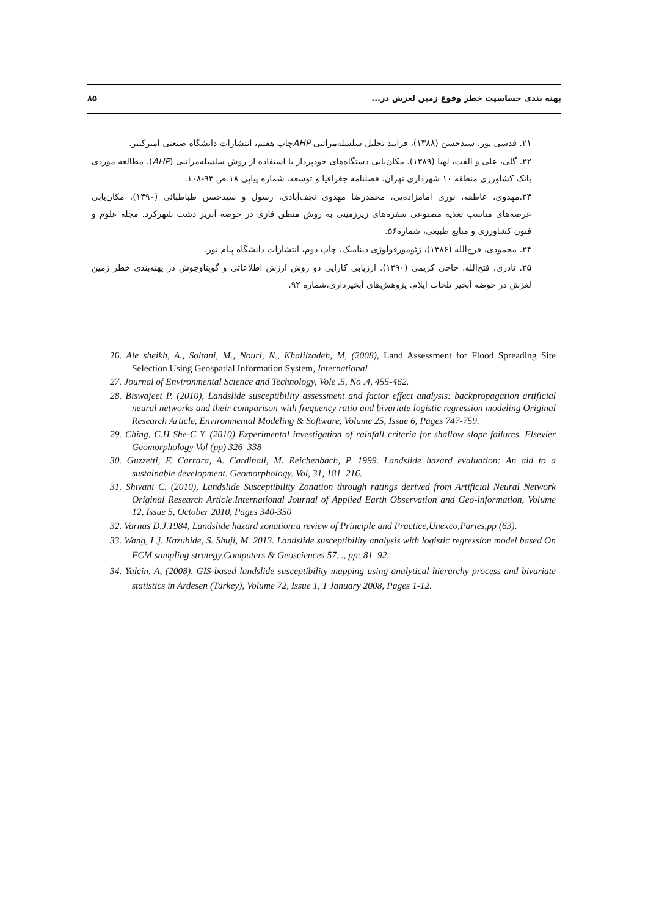پهنه بندی حساسیت خطر وقوع زمین لغزش در... ۸۵
۲۱. قدسی پور، سیدحسن (۱۳۸۸)، فرایند تحلیل سلسله‌مراتبی AHPچاپ هفتم، انتشارات دانشگاه صنعتی امیرکبیر.
۲۲. گلی، علی و الفت، لهیا (۱۳۸۹). مکان‌یابی دستگاه‌های خودپرداز با استفاده از روش سلسله‌مراتبی (AHP). مطالعه موردی بانک کشاورزی منطقه ۱۰ شهرداری تهران. فصلنامه جغرافیا و توسعه، شماره پیاپی ۱۸،ص ۹۳-۱۰۸.
۲۳.مهدوی، عاطفه، نوری امامزاده‌یی، محمدرضا مهدوی نجف‌آبادی، رسول و سیدحسن طباطبائی (۱۳۹۰)، مکان‌یابی عرصه‌های مناسب تغذیه مصنوعی سفره‌های زیرزمینی به روش منطق فازی در حوضه آبریز دشت شهرکرد. مجله علوم و فنون کشاورزی و منابع طبیعی، شماره۵۶.
۲۴. محمودی، فرج‌الله (۱۳۸۶)، ژئومورفولوژی دینامیک، چاپ دوم، انتشارات دانشگاه پیام نور.
۲۵. نادری، فتح‌الله. حاجی کریمی (۱۳۹۰). ارزیابی کارایی دو روش ارزش اطلاعاتی و گوپتاوجوش در پهنه‌بندی خطر زمین لغزش در حوضه آبخیز تلخاب ایلام. پژوهش‌های آبخیزداری،شماره ۹۲.
26. Ale sheikh, A., Soltani, M., Nouri, N., Khalilzadeh, M, (2008), Land Assessment for Flood Spreading Site Selection Using Geospatial Information System, International
27. Journal of Environmental Science and Technology, Vole .5, No .4, 455-462.
28. Biswajeet P. (2010), Landslide susceptibility assessment and factor effect analysis: backpropagation artificial neural networks and their comparison with frequency ratio and bivariate logistic regression modeling Original Research Article, Environmental Modeling & Software, Volume 25, Issue 6, Pages 747-759.
29. Ching, C.H She-C Y. (2010) Experimental investigation of rainfall criteria for shallow slope failures. Elsevier Geomorphology Vol (pp) 326–338
30. Guzzetti, F. Carrara, A. Cardinali, M. Reichenbach, P. 1999. Landslide hazard evaluation: An aid to a sustainable development. Geomorphology. Vol, 31, 181–216.
31. Shivani C. (2010), Landslide Susceptibility Zonation through ratings derived from Artificial Neural Network Original Research Article.International Journal of Applied Earth Observation and Geo-information, Volume 12, Issue 5, October 2010, Pages 340-350
32. Varnas D.J.1984, Landslide hazard zonation:a review of Principle and Practice,Unexco,Paries,pp (63).
33. Wang, L.j. Kazuhide, S. Shuji, M. 2013. Landslide susceptibility analysis with logistic regression model based On FCM sampling strategy.Computers & Geosciences 57..., pp: 81–92.
34. Yalcin, A, (2008), GIS-based landslide susceptibility mapping using analytical hierarchy process and bivariate statistics in Ardesen (Turkey), Volume 72, Issue 1, 1 January 2008, Pages 1-12.